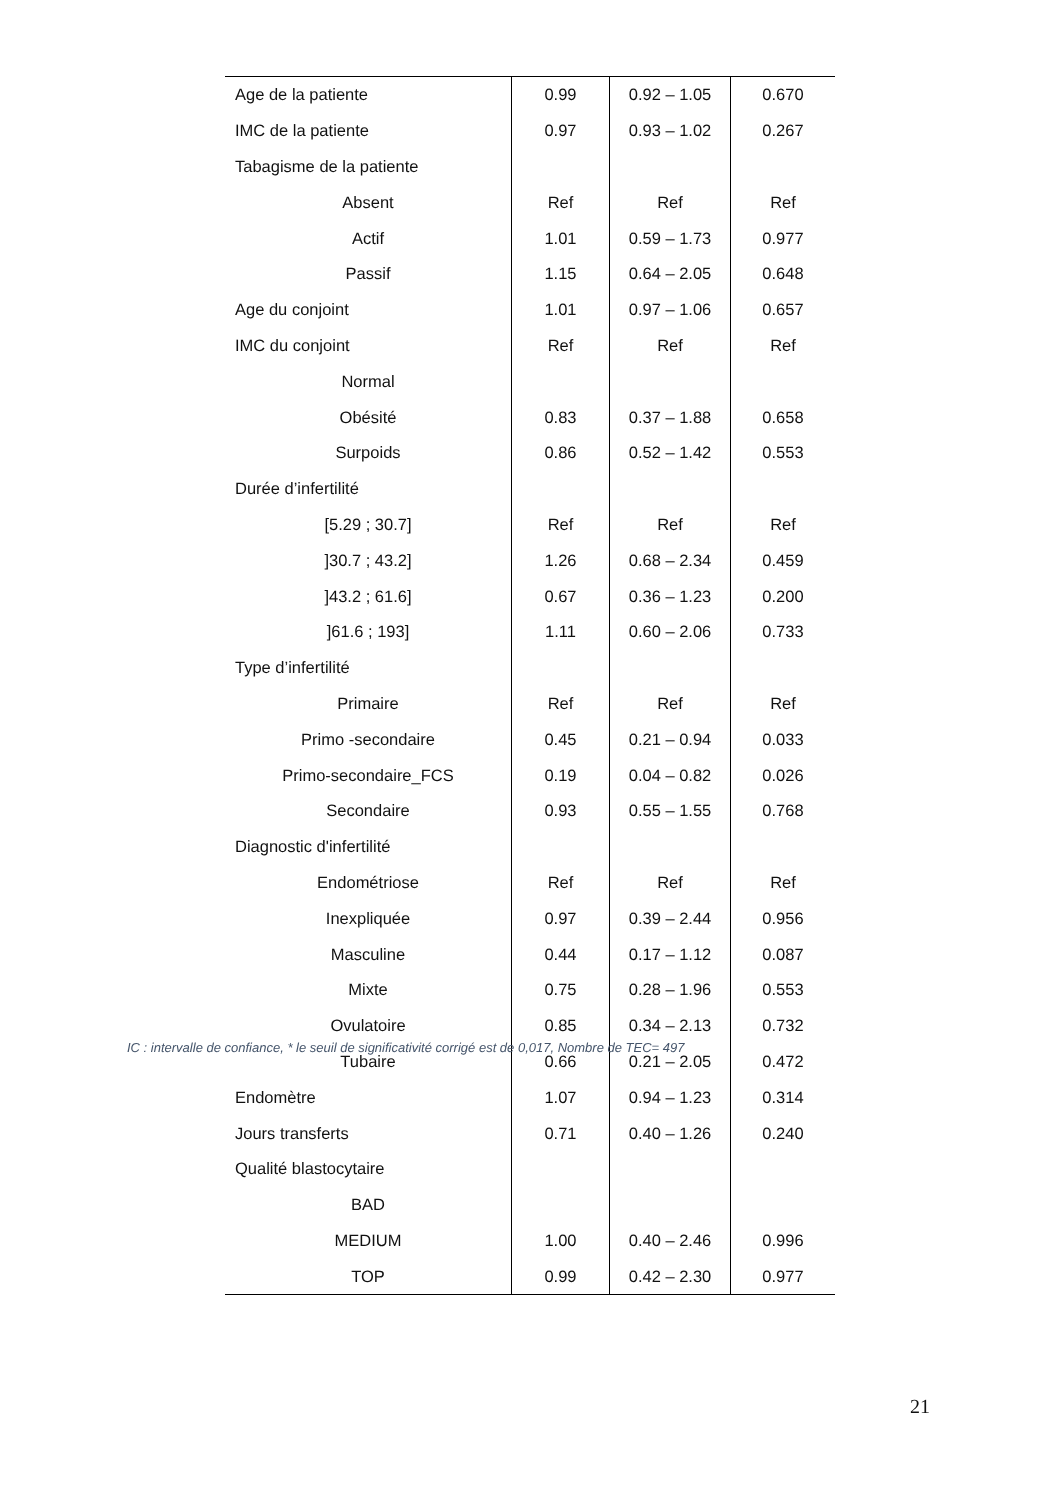| Age de la patiente | 0.99 | 0.92 – 1.05 | 0.670 |
| IMC de la patiente | 0.97 | 0.93 – 1.02 | 0.267 |
| Tabagisme de la patiente | | | |
| Absent | Ref | Ref | Ref |
| Actif | 1.01 | 0.59 – 1.73 | 0.977 |
| Passif | 1.15 | 0.64 – 2.05 | 0.648 |
| Age du conjoint | 1.01 | 0.97 – 1.06 | 0.657 |
| IMC du conjoint | Ref | Ref | Ref |
| Normal | | | |
| Obésité | 0.83 | 0.37 – 1.88 | 0.658 |
| Surpoids | 0.86 | 0.52 – 1.42 | 0.553 |
| Durée d’infertilité | | | |
| [5.29 ; 30.7] | Ref | Ref | Ref |
| ]30.7 ; 43.2] | 1.26 | 0.68 – 2.34 | 0.459 |
| ]43.2 ; 61.6] | 0.67 | 0.36 – 1.23 | 0.200 |
| ]61.6 ; 193] | 1.11 | 0.60 – 2.06 | 0.733 |
| Type d’infertilité | | | |
| Primaire | Ref | Ref | Ref |
| Primo -secondaire | 0.45 | 0.21 – 0.94 | 0.033 |
| Primo-secondaire_FCS | 0.19 | 0.04 – 0.82 | 0.026 |
| Secondaire | 0.93 | 0.55 – 1.55 | 0.768 |
| Diagnostic d'infertilité | | | |
| Endométriose | Ref | Ref | Ref |
| Inexpliquée | 0.97 | 0.39 – 2.44 | 0.956 |
| Masculine | 0.44 | 0.17 – 1.12 | 0.087 |
| Mixte | 0.75 | 0.28 – 1.96 | 0.553 |
| Ovulatoire | 0.85 | 0.34 – 2.13 | 0.732 |
| Tubaire | 0.66 | 0.21 – 2.05 | 0.472 |
| Endomètre | 1.07 | 0.94 – 1.23 | 0.314 |
| Jours transferts | 0.71 | 0.40 – 1.26 | 0.240 |
| Qualité blastocytaire | | | |
| BAD | | | |
| MEDIUM | 1.00 | 0.40 – 2.46 | 0.996 |
| TOP | 0.99 | 0.42 – 2.30 | 0.977 |
IC : intervalle de confiance, * le seuil de significativité corrigé est de 0,017, Nombre de TEC= 497
21